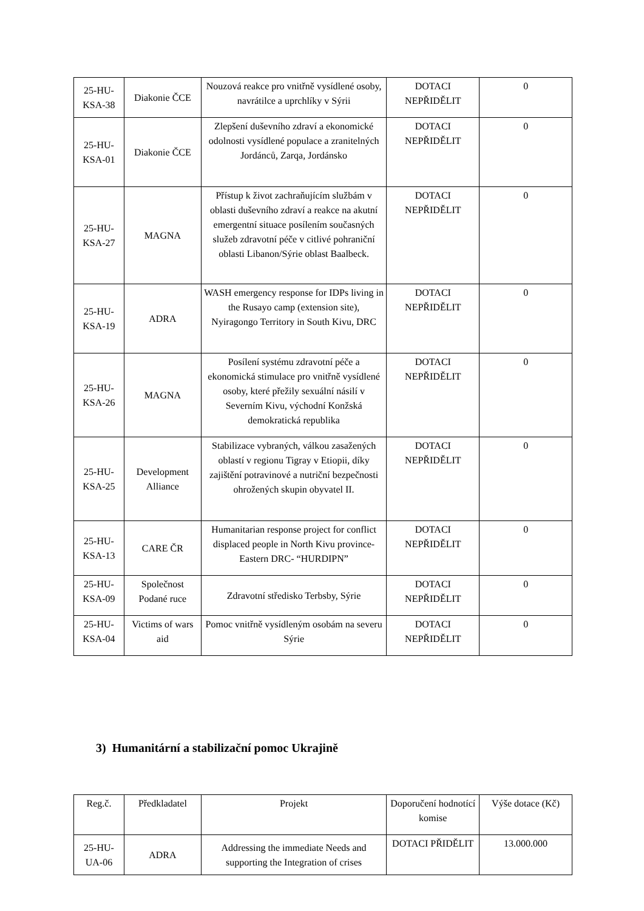| 25-HU- KSA-38 | Diakonie ČCE | Nouzová reakce pro vnitřně vysídlené osoby, navrátilce a uprchlíky v Sýrii | DOTACI NEPŘIDĚLIT | 0 |
| 25-HU- KSA-01 | Diakonie ČCE | Zlepšení duševního zdraví a ekonomické odolnosti vysídlené populace a zranitelných Jordánců, Zarqa, Jordánsko | DOTACI NEPŘIDĚLIT | 0 |
| 25-HU- KSA-27 | MAGNA | Přístup k život zachraňujícím službám v oblasti duševního zdraví a reakce na akutní emergentní situace posílením současných služeb zdravotní péče v citlivé pohraniční oblasti Libanon/Sýrie oblast Baalbeck. | DOTACI NEPŘIDĚLIT | 0 |
| 25-HU- KSA-19 | ADRA | WASH emergency response for IDPs living in the Rusayo camp (extension site), Nyiragongo Territory in South Kivu, DRC | DOTACI NEPŘIDĚLIT | 0 |
| 25-HU- KSA-26 | MAGNA | Posílení systému zdravotní péče a ekonomická stimulace pro vnitřně vysídlené osoby, které přežily sexuální násilí v Severním Kivu, východní Konžská demokratická republika | DOTACI NEPŘIDĚLIT | 0 |
| 25-HU- KSA-25 | Development Alliance | Stabilizace vybraných, válkou zasažených oblastí v regionu Tigray v Etiopii, díky zajištění potravinové a nutriční bezpečnosti ohrožených skupin obyvatel II. | DOTACI NEPŘIDĚLIT | 0 |
| 25-HU- KSA-13 | CARE ČR | Humanitarian response project for conflict displaced people in North Kivu province- Eastern DRC- “HURDIPN” | DOTACI NEPŘIDĚLIT | 0 |
| 25-HU- KSA-09 | Společnost Podané ruce | Zdravotní středisko Terbsby, Sýrie | DOTACI NEPŘIDĚLIT | 0 |
| 25-HU- KSA-04 | Victims of wars aid | Pomoc vnitřně vysídleným osobám na severu Sýrie | DOTACI NEPŘIDĚLIT | 0 |
3) Humanitární a stabilizační pomoc Ukrajině
| Reg.č. | Předkladatel | Projekt | Doporučení hodnotící komise | Výše dotace (Kč) |
| --- | --- | --- | --- | --- |
| 25-HU- UA-06 | ADRA | Addressing the immediate Needs and supporting the Integration of crises | DOTACI PŘIDĚLIT | 13.000.000 |